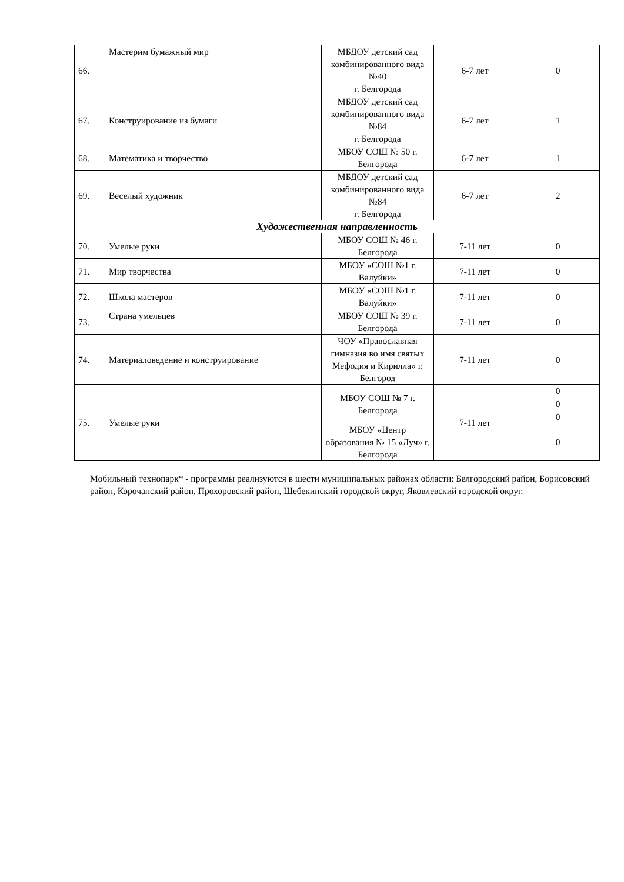| 66. | Мастерим бумажный мир | МБДОУ детский сад комбинированного вида №40 г. Белгорода | 6-7 лет | 0 |
| 67. | Конструирование из бумаги | МБДОУ детский сад комбинированного вида №84 г. Белгорода | 6-7 лет | 1 |
| 68. | Математика и творчество | МБОУ СОШ № 50 г. Белгорода | 6-7 лет | 1 |
| 69. | Веселый художник | МБДОУ детский сад комбинированного вида №84 г. Белгорода | 6-7 лет | 2 |
| Художественная направленность | | | | |
| 70. | Умелые руки | МБОУ СОШ № 46 г. Белгорода | 7-11 лет | 0 |
| 71. | Мир творчества | МБОУ «СОШ №1 г. Валуйки» | 7-11 лет | 0 |
| 72. | Школа мастеров | МБОУ «СОШ №1 г. Валуйки» | 7-11 лет | 0 |
| 73. | Страна умельцев | МБОУ СОШ № 39 г. Белгорода | 7-11 лет | 0 |
| 74. | Материаловедение и конструирование | ЧОУ «Православная гимназия во имя святых Мефодия и Кирилла» г. Белгород | 7-11 лет | 0 |
| 75. | Умелые руки | МБОУ СОШ № 7 г. Белгорода | 7-11 лет | 0 |
| | | | | 0 |
| | | | | 0 |
| | | МБОУ «Центр образования № 15 «Луч» г. Белгорода | | 0 |
Мобильный технопарк* - программы реализуются в шести муниципальных районах области: Белгородский район, Борисовский район, Корочанский район, Прохоровский район, Шебекинский городской округ, Яковлевский городской округ.